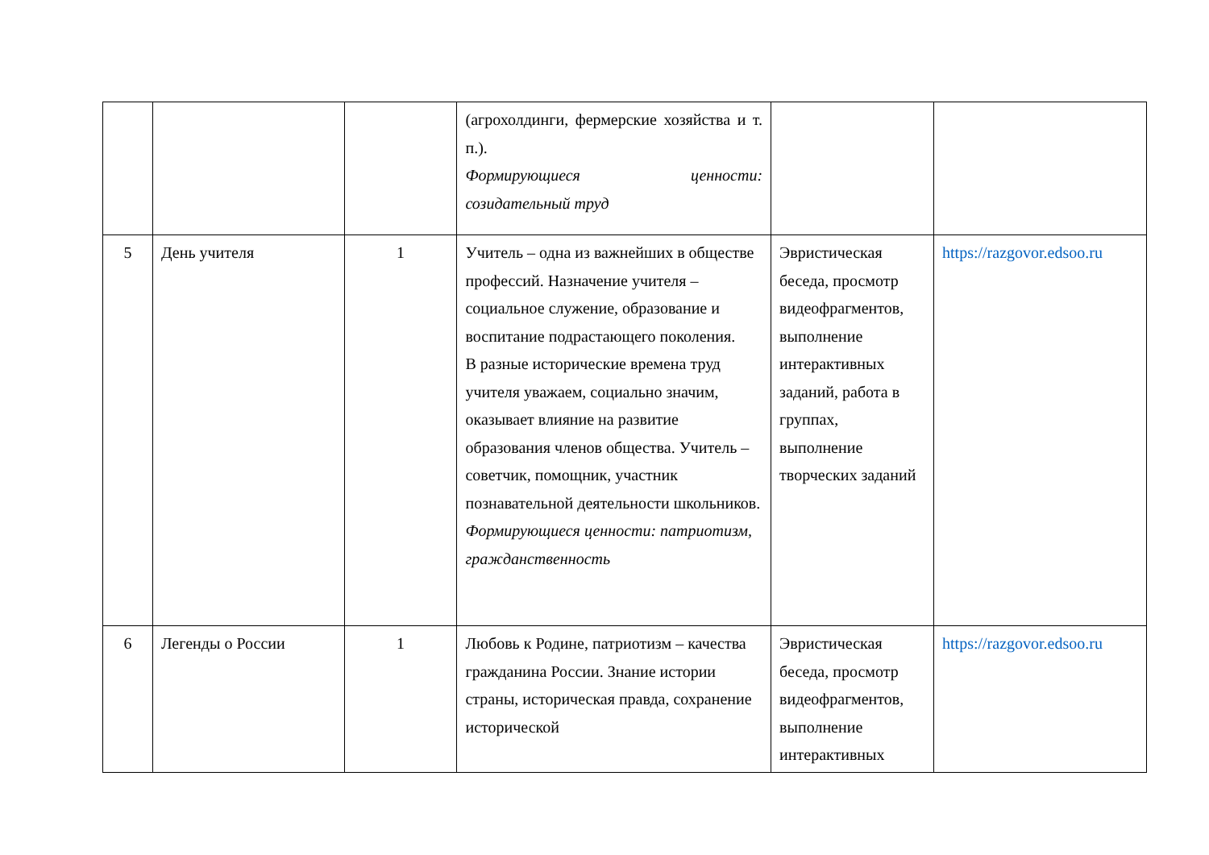| | | | (агрохолдинги, фермерские хозяйства и т. п.). Формирующиеся ценности: созидательный труд | | |
| 5 | День учителя | 1 | Учитель – одна из важнейших в обществе профессий. Назначение учителя – социальное служение, образование и воспитание подрастающего поколения. В разные исторические времена труд учителя уважаем, социально значим, оказывает влияние на развитие образования членов общества. Учитель – советчик, помощник, участник познавательной деятельности школьников. Формирующиеся ценности: патриотизм, гражданственность | Эвристическая беседа, просмотр видеофрагментов, выполнение интерактивных заданий, работа в группах, выполнение творческих заданий | https://razgovor.edsoo.ru |
| 6 | Легенды о России | 1 | Любовь к Родине, патриотизм – качества гражданина России. Знание истории страны, историческая правда, сохранение исторической | Эвристическая беседа, просмотр видеофрагментов, выполнение интерактивных | https://razgovor.edsoo.ru |